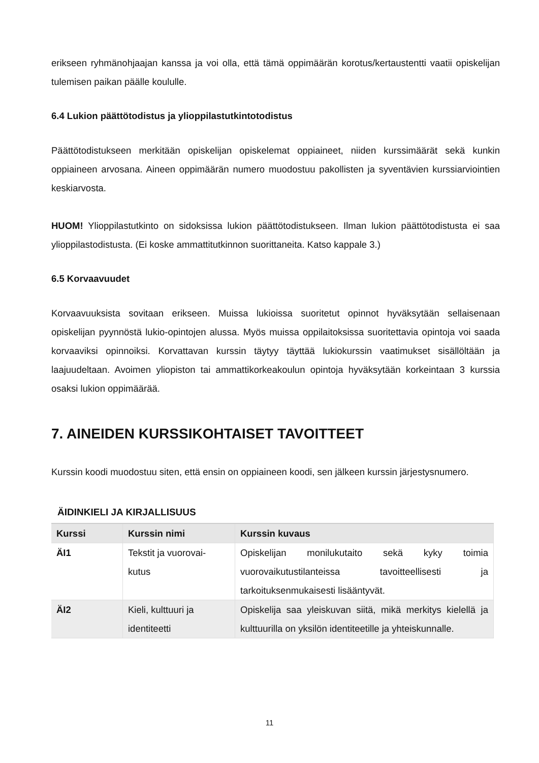erikseen ryhmänohjaajan kanssa ja voi olla, että tämä oppimäärän korotus/kertaustentti vaatii opiskelijan tulemisen paikan päälle koululle.
6.4 Lukion päättötodistus ja ylioppilastutkintotodistus
Päättötodistukseen merkitään opiskelijan opiskelemat oppiaineet, niiden kurssimäärät sekä kunkin oppiaineen arvosana. Aineen oppimäärän numero muodostuu pakollisten ja syventävien kurssiarviointien keskiarvosta.
HUOM! Ylioppilastutkinto on sidoksissa lukion päättötodistukseen. Ilman lukion päättötodistusta ei saa ylioppilastodistusta. (Ei koske ammattitutkinnon suorittaneita. Katso kappale 3.)
6.5 Korvaavuudet
Korvaavuuksista sovitaan erikseen. Muissa lukioissa suoritetut opinnot hyväksytään sellaisenaan opiskelijan pyynnöstä lukio-opintojen alussa. Myös muissa oppilaitoksissa suoritettavia opintoja voi saada korvaaviksi opinnoiksi. Korvattavan kurssin täytyy täyttää lukiokurssin vaatimukset sisällöltään ja laajuudeltaan. Avoimen yliopiston tai ammattikorkeakoulun opintoja hyväksytään korkeintaan 3 kurssia osaksi lukion oppimäärää.
7. AINEIDEN KURSSIKOHTAISET TAVOITTEET
Kurssin koodi muodostuu siten, että ensin on oppiaineen koodi, sen jälkeen kurssin järjestysnumero.
ÄIDINKIELI JA KIRJALLISUUS
| Kurssi | Kurssin nimi | Kurssin kuvaus |
| --- | --- | --- |
| ÄI1 | Tekstit ja vuorovai- kutus | Opiskelijan monilukutaito sekä kyky toimia vuorovaikutustilanteissa tavoitteellisesti ja tarkoituksenmukaisesti lisääntyvät. |
| ÄI2 | Kieli, kulttuuri ja identiteetti | Opiskelija saa yleiskuvan siitä, mikä merkitys kielellä ja kulttuurilla on yksilön identiteetille ja yhteiskunnalle. |
11